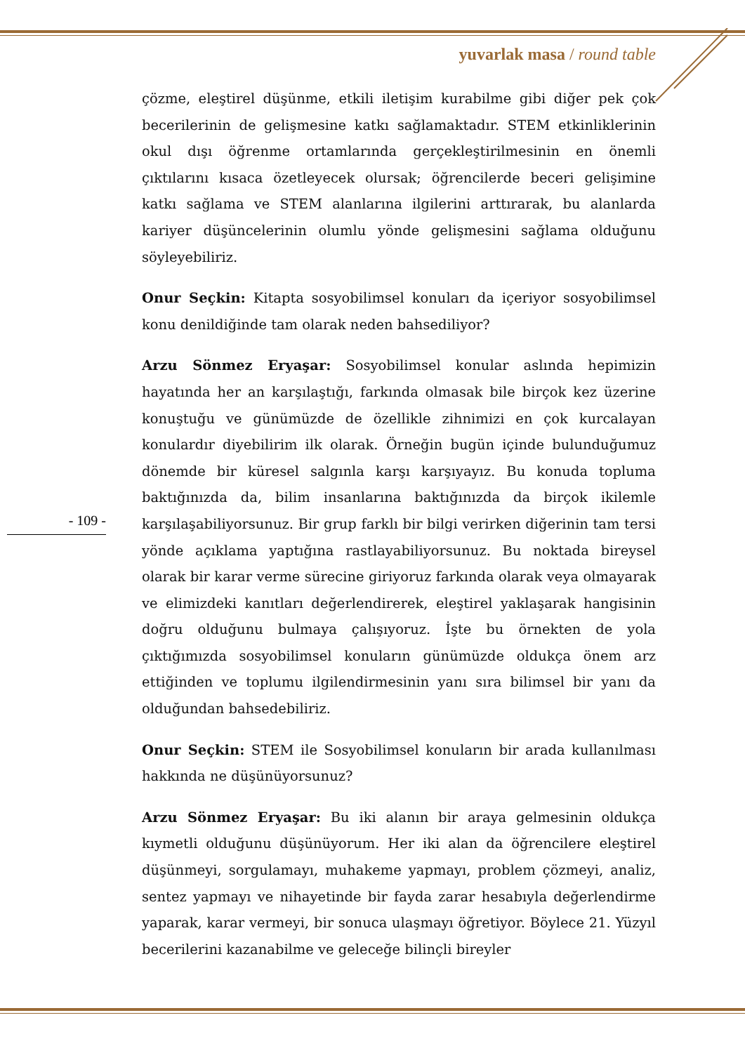yuvarlak masa / round table
çözme, eleştirel düşünme, etkili iletişim kurabilme gibi diğer pek çok becerilerinin de gelişmesine katkı sağlamaktadır. STEM etkinliklerinin okul dışı öğrenme ortamlarında gerçekleştirilmesinin en önemli çıktılarını kısaca özetleyecek olursak; öğrencilerde beceri gelişimine katkı sağlama ve STEM alanlarına ilgilerini arttırarak, bu alanlarda kariyer düşüncelerinin olumlu yönde gelişmesini sağlama olduğunu söyleyebiliriz.
Onur Seçkin: Kitapta sosyobilimsel konuları da içeriyor sosyobilimsel konu denildiğinde tam olarak neden bahsediliyor?
Arzu Sönmez Eryaşar: Sosyobilimsel konular aslında hepimizin hayatında her an karşılaştığı, farkında olmasak bile birçok kez üzerine konuştuğu ve günümüzde de özellikle zihnimizi en çok kurcalayan konulardır diyebilirim ilk olarak. Örneğin bugün içinde bulunduğumuz dönemde bir küresel salgınla karşı karşıyayız. Bu konuda topluma baktığınızda da, bilim insanlarına baktığınızda da birçok ikilemle karşılaşabiliyorsunuz. Bir grup farklı bir bilgi verirken diğerinin tam tersi yönde açıklama yaptığına rastlayabiliyorsunuz. Bu noktada bireysel olarak bir karar verme sürecine giriyoruz farkında olarak veya olmayarak ve elimizdeki kanıtları değerlendirerek, eleştirel yaklaşarak hangisinin doğru olduğunu bulmaya çalışıyoruz. İşte bu örnekten de yola çıktığımızda sosyobilimsel konuların günümüzde oldukça önem arz ettiğinden ve toplumu ilgilendirmesinin yanı sıra bilimsel bir yanı da olduğundan bahsedebiliriz.
Onur Seçkin: STEM ile Sosyobilimsel konuların bir arada kullanılması hakkında ne düşünüyorsunuz?
Arzu Sönmez Eryaşar: Bu iki alanın bir araya gelmesinin oldukça kıymetli olduğunu düşünüyorum. Her iki alan da öğrencilere eleştirel düşünmeyi, sorgulamayı, muhakeme yapmayı, problem çözmeyi, analiz, sentez yapmayı ve nihayetinde bir fayda zarar hesabıyla değerlendirme yaparak, karar vermeyi, bir sonuca ulaşmayı öğretiyor. Böylece 21. Yüzyıl becerilerini kazanabilme ve geleceğe bilinçli bireyler
- 109 -